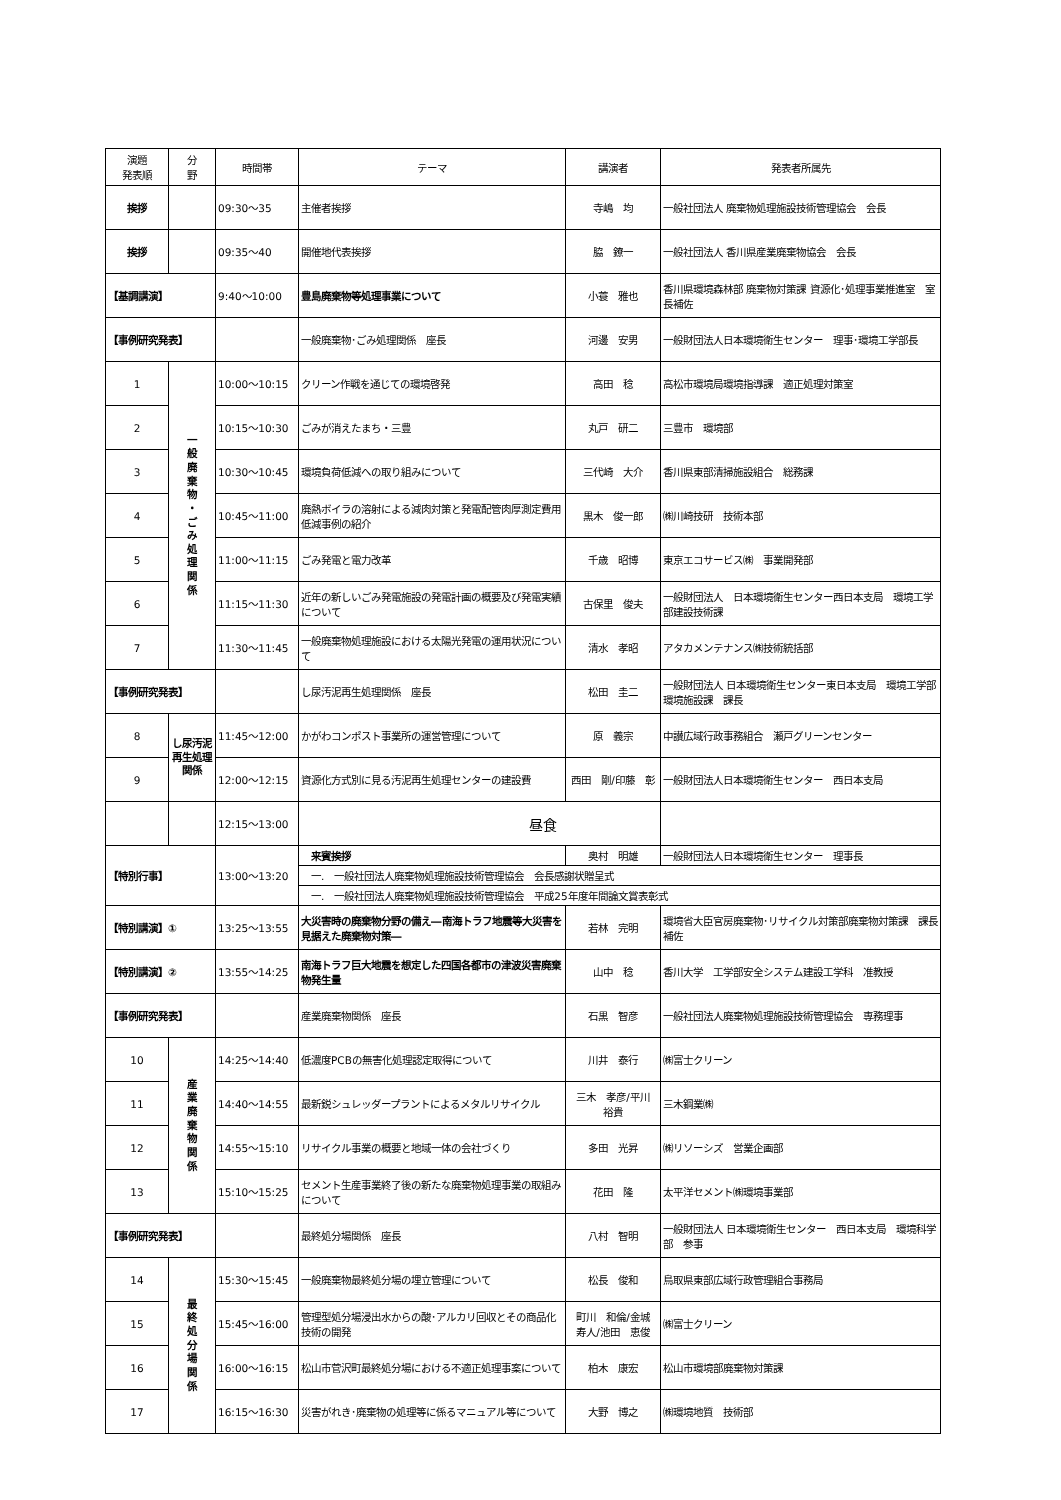| 演題 発表順 | 分 野 | 時間帯 | テーマ | 講演者 | 発表者所属先 |
| --- | --- | --- | --- | --- | --- |
| 挨拶 | | 09:30～35 | 主催者挨拶 | 寺嶋 均 | 一般社団法人 廃棄物処理施設技術管理協会 会長 |
| 挨拶 | | 09:35～40 | 開催地代表挨拶 | 脇 鐐一 | 一般社団法人 香川県産業廃棄物協会 会長 |
| 【基調講演】 | | 9:40～10:00 | 豊島廃棄物等処理事業について | 小蓑 雅也 | 香川県環境森林部 廃棄物対策課 資源化･処理事業推進室 室長補佐 |
| 【事例研究発表】 | | | 一般廃棄物･ごみ処理関係 座長 | 河邊 安男 | 一般財団法人日本環境衛生センター 理事･環境工学部長 |
| 1 | 一 般 廃 棄 物 ・ ご み 処 理 関 係 | 10:00～10:15 | クリーン作戦を通じての環境啓発 | 高田 稔 | 高松市環境局環境指導課 適正処理対策室 |
| 2 | | 10:15～10:30 | ごみが消えたまち・三豊 | 丸戸 研二 | 三豊市 環境部 |
| 3 | | 10:30～10:45 | 環境負荷低減への取り組みについて | 三代崎 大介 | 香川県東部清掃施設組合 総務課 |
| 4 | | 10:45～11:00 | 廃熱ボイラの溶射による減肉対策と発電配管肉厚測定費用低減事例の紹介 | 黒木 俊一郎 | ㈱川崎技研 技術本部 |
| 5 | | 11:00～11:15 | ごみ発電と電力改革 | 千歳 昭博 | 東京エコサービス㈱ 事業開発部 |
| 6 | | 11:15～11:30 | 近年の新しいごみ発電施設の発電計画の概要及び発電実績について | 古保里 俊夫 | 一般財団法人 日本環境衛生センター西日本支局 環境工学部建設技術課 |
| 7 | | 11:30～11:45 | 一般廃棄物処理施設における太陽光発電の運用状況について | 清水 孝昭 | アタカメンテナンス㈱技術統括部 |
| 【事例研究発表】 | | | し尿汚泥再生処理関係 座長 | 松田 圭二 | 一般財団法人 日本環境衛生センター東日本支局 環境工学部環境施設課 課長 |
| 8 | し尿汚泥再生処理関係 | 11:45～12:00 | かがわコンポスト事業所の運営管理について | 原 義宗 | 中讃広域行政事務組合 瀬戸グリーンセンター |
| 9 | | 12:00～12:15 | 資源化方式別に見る汚泥再生処理センターの建設費 | 西田 剛/印藤 彰 | 一般財団法人日本環境衛生センター 西日本支局 |
| | | 12:15～13:00 | 昼食 | | |
| 【特別行事】 | | 13:00～13:20 | 来賓挨拶 | 奥村 明雄 | 一般財団法人日本環境衛生センター 理事長 |
| | | | 一. 一般社団法人廃棄物処理施設技術管理協会 会長感謝状贈呈式 | | |
| | | | 一. 一般社団法人廃棄物処理施設技術管理協会 平成25年度年間論文賞表彰式 | | |
| 【特別講演】① | | 13:25～13:55 | 大災害時の廃棄物分野の備え―南海トラフ地震等大災害を見据えた廃棄物対策― | 若林 完明 | 環境省大臣官房廃棄物･リサイクル対策部廃棄物対策課 課長補佐 |
| 【特別講演】② | | 13:55～14:25 | 南海トラフ巨大地震を想定した四国各都市の津波災害廃棄物発生量 | 山中 稔 | 香川大学 工学部安全システム建設工学科 准教授 |
| 【事例研究発表】 | | | 産業廃棄物関係 座長 | 石黒 智彦 | 一般社団法人廃棄物処理施設技術管理協会 専務理事 |
| 10 | 産 業 廃 棄 物 関 係 | 14:25～14:40 | 低濃度PCBの無害化処理認定取得について | 川井 泰行 | ㈱富士クリーン |
| 11 | | 14:40～14:55 | 最新鋭シュレッダープラントによるメタルリサイクル | 三木 孝彦/平川 裕貴 | 三木鋼業㈱ |
| 12 | | 14:55～15:10 | リサイクル事業の概要と地域一体の会社づくり | 多田 光昇 | ㈱リソーシズ 営業企画部 |
| 13 | | 15:10～15:25 | セメント生産事業終了後の新たな廃棄物処理事業の取組みについて | 花田 隆 | 太平洋セメント㈱環境事業部 |
| 【事例研究発表】 | | | 最終処分場関係 座長 | 八村 智明 | 一般財団法人 日本環境衛生センター 西日本支局 環境科学部 参事 |
| 14 | 最 終 処 分 場 関 係 | 15:30～15:45 | 一般廃棄物最終処分場の埋立管理について | 松長 俊和 | 鳥取県東部広域行政管理組合事務局 |
| 15 | | 15:45～16:00 | 管理型処分場浸出水からの酸･アルカリ回収とその商品化技術の開発 | 町川 和倫/金城 寿人/池田 恵俊 | ㈱富士クリーン |
| 16 | | 16:00～16:15 | 松山市菅沢町最終処分場における不適正処理事案について | 柏木 康宏 | 松山市環境部廃棄物対策課 |
| 17 | | 16:15～16:30 | 災害がれき･廃棄物の処理等に係るマニュアル等について | 大野 博之 | ㈱環境地質 技術部 |